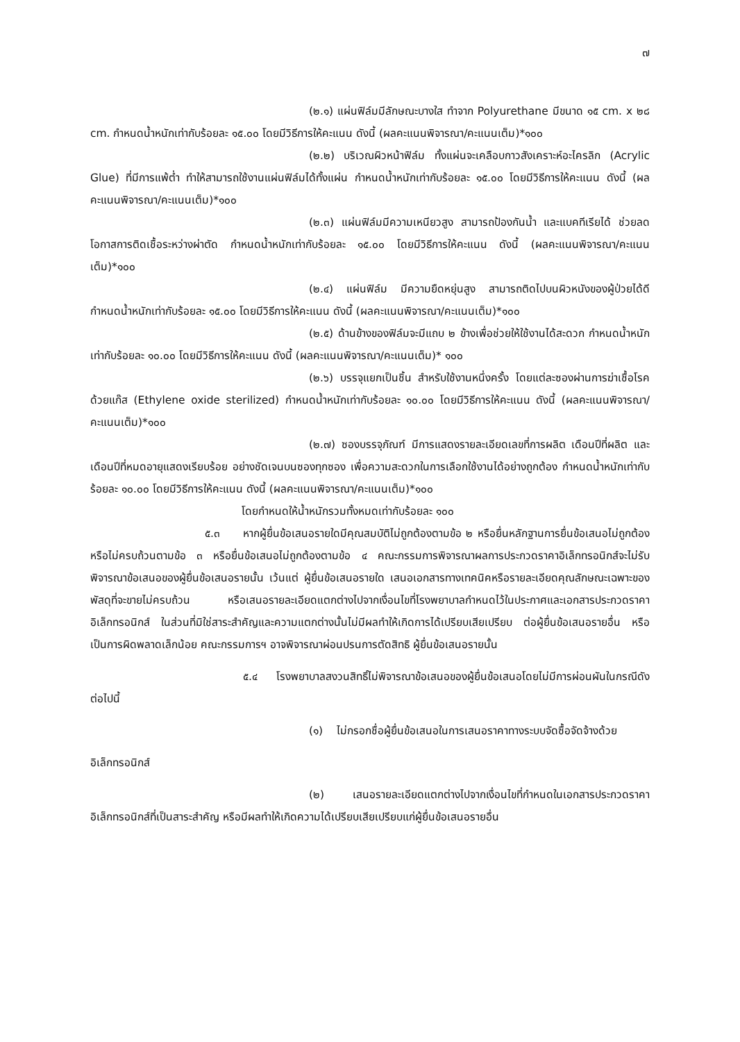๗
(๒.๑) แผ่นฟิล์มมีลักษณะบางใส ทำจาก Polyurethane มีขนาด ๑๕ cm. x ๒๘ cm. กำหนดน้ำหนักเท่ากับร้อยละ ๑๕.๐๐ โดยมีวิธีการให้คะแนน ดังนี้ (ผลคะแนนพิจารณา/คะแนนเต็ม)*๑๐๐
(๒.๒) บริเวณผิวหน้าฟิล์ม ทั้งแผ่นจะเคลือบกาวสังเคราะห์อะไครลิก (Acrylic Glue) ที่มีการแพ้ต่ำ ทำให้สามารถใช้งานแผ่นฟิล์มได้ทั้งแผ่น กำหนดน้ำหนักเท่ากับร้อยละ ๑๕.๐๐ โดยมีวิธีการให้คะแนน ดังนี้ (ผลคะแนนพิจารณา/คะแนนเต็ม)*๑๐๐
(๒.๓) แผ่นฟิล์มมีความเหนียวสูง สามารถป้องกันน้ำ และแบคทีเรียได้ ช่วยลดโอกาสการติดเชื้อระหว่างผ่าตัด กำหนดน้ำหนักเท่ากับร้อยละ ๑๕.๐๐ โดยมีวิธีการให้คะแนน ดังนี้ (ผลคะแนนพิจารณา/คะแนนเต็ม)*๑๐๐
(๒.๔) แผ่นฟิล์ม มีความยืดหยุ่นสูง สามารถติดไปบนผิวหนังของผู้ป่วยได้ดี กำหนดน้ำหนักเท่ากับร้อยละ ๑๕.๐๐ โดยมีวิธีการให้คะแนน ดังนี้ (ผลคะแนนพิจารณา/คะแนนเต็ม)*๑๐๐
(๒.๕) ด้านข้างของฟิล์มจะมีแถบ ๒ ข้างเพื่อช่วยให้ใช้งานได้สะดวก กำหนดน้ำหนักเท่ากับร้อยละ ๑๐.๐๐ โดยมีวิธีการให้คะแนน ดังนี้ (ผลคะแนนพิจารณา/คะแนนเต็ม)* ๑๐๐
(๒.๖) บรรจุแยกเป็นชิ้น สำหรับใช้งานหนึ่งครั้ง โดยแต่ละซองผ่านการฆ่าเชื้อโรค ด้วยแก๊ส (Ethylene oxide sterilized) กำหนดน้ำหนักเท่ากับร้อยละ ๑๐.๐๐ โดยมีวิธีการให้คะแนน ดังนี้ (ผลคะแนนพิจารณา/คะแนนเต็ม)*๑๐๐
(๒.๗) ซองบรรจุภัณฑ์ มีการแสดงรายละเอียดเลขที่การผลิต เดือนปีที่ผลิต และเดือนปีที่หมดอายุแสดงเรียบร้อย อย่างชัดเจนบนซองทุกซอง เพื่อความสะดวกในการเลือกใช้งานได้อย่างถูกต้อง กำหนดน้ำหนักเท่ากับร้อยละ ๑๐.๐๐ โดยมีวิธีการให้คะแนน ดังนี้ (ผลคะแนนพิจารณา/คะแนนเต็ม)*๑๐๐
โดยกำหนดให้น้ำหนักรวมทั้งหมดเท่ากับร้อยละ ๑๐๐
๕.๓ หากผู้ยื่นข้อเสนอรายใดมีคุณสมบัติไม่ถูกต้องตามข้อ ๒ หรือยื่นหลักฐานการยื่นข้อเสนอไม่ถูกต้อง หรือไม่ครบถ้วนตามข้อ ๓ หรือยื่นข้อเสนอไม่ถูกต้องตามข้อ ๔ คณะกรรมการพิจารณาผลการประกวดราคาอิเล็กทรอนิกส์จะไม่รับพิจารณาข้อเสนอของผู้ยื่นข้อเสนอรายนั้น เว้นแต่ ผู้ยื่นข้อเสนอรายใด เสนอเอกสารทางเทคนิคหรือรายละเอียดคุณลักษณะเฉพาะของพัสดุที่จะขายไม่ครบถ้วน หรือเสนอรายละเอียดแตกต่างไปจากเงื่อนไขที่โรงพยาบาลกำหนดไว้ในประกาศและเอกสารประกวดราคาอิเล็กทรอนิกส์ ในส่วนที่มิใช่สาระสำคัญและความแตกต่างนั้นไม่มีผลทำให้เกิดการได้เปรียบเสียเปรียบ ต่อผู้ยื่นข้อเสนอรายอื่น หรือเป็นการผิดพลาดเล็กน้อย คณะกรรมการฯ อาจพิจารณาผ่อนปรนการตัดสิทธิ ผู้ยื่นข้อเสนอรายนั้น
๕.๔ โรงพยาบาลสงวนสิทธิ์ไม่พิจารณาข้อเสนอของผู้ยื่นข้อเสนอโดยไม่มีการผ่อนผันในกรณีดังต่อไปนี้
(๑) ไม่กรอกชื่อผู้ยื่นข้อเสนอในการเสนอราคาทางระบบจัดซื้อจัดจ้างด้วย
อิเล็กทรอนิกส์
(๒) เสนอรายละเอียดแตกต่างไปจากเงื่อนไขที่กำหนดในเอกสารประกวดราคาอิเล็กทรอนิกส์ที่เป็นสาระสำคัญ หรือมีผลทำให้เกิดความได้เปรียบเสียเปรียบแก่ผู้ยื่นข้อเสนอรายอื่น